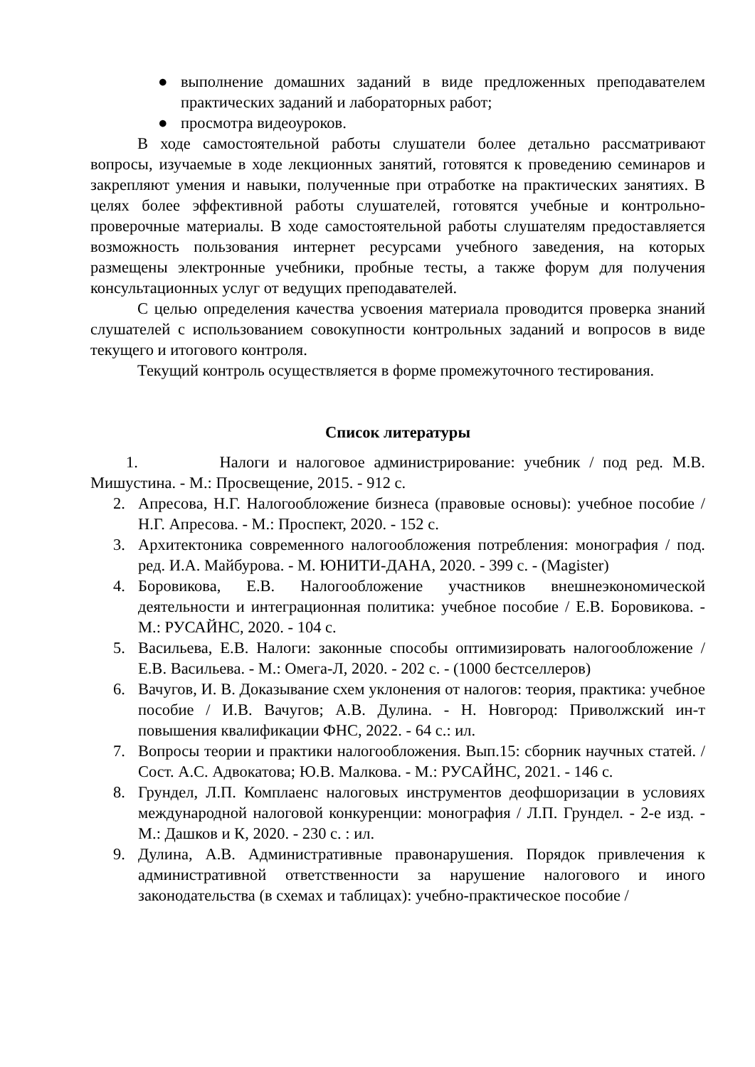● выполнение домашних заданий в виде предложенных преподавателем практических заданий и лабораторных работ;
● просмотра видеоуроков.
В ходе самостоятельной работы слушатели более детально рассматривают вопросы, изучаемые в ходе лекционных занятий, готовятся к проведению семинаров и закрепляют умения и навыки, полученные при отработке на практических занятиях. В целях более эффективной работы слушателей, готовятся учебные и контрольно-проверочные материалы. В ходе самостоятельной работы слушателям предоставляется возможность пользования интернет ресурсами учебного заведения, на которых размещены электронные учебники, пробные тесты, а также форум для получения консультационных услуг от ведущих преподавателей.
С целью определения качества усвоения материала проводится проверка знаний слушателей с использованием совокупности контрольных заданий и вопросов в виде текущего и итогового контроля.
Текущий контроль осуществляется в форме промежуточного тестирования.
Список литературы
1. Налоги и налоговое администрирование: учебник / под ред. М.В. Мишустина. - М.: Просвещение, 2015. - 912 с.
2. Апресова, Н.Г. Налогообложение бизнеса (правовые основы): учебное пособие / Н.Г. Апресова. - М.: Проспект, 2020. - 152 с.
3. Архитектоника современного налогообложения потребления: монография / под. ред. И.А. Майбурова. - М. ЮНИТИ-ДАНА, 2020. - 399 с. - (Magister)
4. Боровикова, Е.В. Налогообложение участников внешнеэкономической деятельности и интеграционная политика: учебное пособие / Е.В. Боровикова. - М.: РУСАЙНС, 2020. - 104 с.
5. Васильева, Е.В. Налоги: законные способы оптимизировать налогообложение / Е.В. Васильева. - М.: Омега-Л, 2020. - 202 с. - (1000 бестселлеров)
6. Вачугов, И. В. Доказывание схем уклонения от налогов: теория, практика: учебное пособие / И.В. Вачугов; А.В. Дулина. - Н. Новгород: Приволжский ин-т повышения квалификации ФНС, 2022. - 64 с.: ил.
7. Вопросы теории и практики налогообложения. Вып.15: сборник научных статей. / Сост. А.С. Адвокатова; Ю.В. Малкова. - М.: РУСАЙНС, 2021. - 146 с.
8. Грундел, Л.П. Комплаенс налоговых инструментов деофшоризации в условиях международной налоговой конкуренции: монография / Л.П. Грундел. - 2-е изд. - М.: Дашков и К, 2020. - 230 с. : ил.
9. Дулина, А.В. Административные правонарушения. Порядок привлечения к административной ответственности за нарушение налогового и иного законодательства (в схемах и таблицах): учебно-практическое пособие /